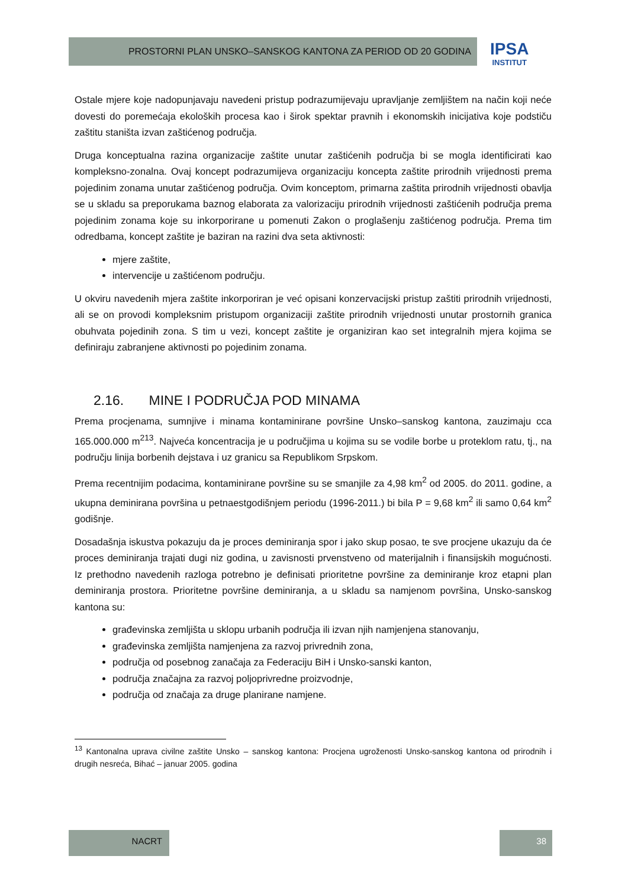PROSTORNI PLAN UNSKO–SANSKOG KANTONA ZA PERIOD OD 20 GODINA
IPSA
INSTITUT
Ostale mjere koje nadopunjavaju navedeni pristup podrazumijevaju upravljanje zemljištem na način koji neće dovesti do poremećaja ekoloških procesa kao i širok spektar pravnih i ekonomskih inicijativa koje podstiču zaštitu staništa izvan zaštićenog područja.
Druga konceptualna razina organizacije zaštite unutar zaštićenih područja bi se mogla identificirati kao kompleksno-zonalna. Ovaj koncept podrazumijeva organizaciju koncepta zaštite prirodnih vrijednosti prema pojedinim zonama unutar zaštićenog područja. Ovim konceptom, primarna zaštita prirodnih vrijednosti obavlja se u skladu sa preporukama baznog elaborata za valorizaciju prirodnih vrijednosti zaštićenih područja prema pojedinim zonama koje su inkorporirane u pomenuti Zakon o proglašenju zaštićenog područja. Prema tim odredbama, koncept zaštite je baziran na razini dva seta aktivnosti:
mjere zaštite,
intervencije u zaštićenom području.
U okviru navedenih mjera zaštite inkorporiran je već opisani konzervacijski pristup zaštiti prirodnih vrijednosti, ali se on provodi kompleksnim pristupom organizaciji zaštite prirodnih vrijednosti unutar prostornih granica obuhvata pojedinih zona. S tim u vezi, koncept zaštite je organiziran kao set integralnih mjera kojima se definiraju zabranjene aktivnosti po pojedinim zonama.
2.16. MINE I PODRUČJA POD MINAMA
Prema procjenama, sumnjive i minama kontaminirane površine Unsko–sanskog kantona, zauzimaju cca 165.000.000 m<sup>2</sup><sup>13</sup>. Najveća koncentracija je u područjima u kojima su se vodile borbe u proteklom ratu, tj., na području linija borbenih dejstava i uz granicu sa Republikom Srpskom.
Prema recentnijim podacima, kontaminirane površine su se smanjile za 4,98 km<sup>2</sup> od 2005. do 2011. godine, a ukupna deminirana površina u petnaestgodišnjem periodu (1996-2011.) bi bila P = 9,68 km<sup>2</sup> ili samo 0,64 km<sup>2</sup> godišnje.
Dosadašnja iskustva pokazuju da je proces deminiranja spor i jako skup posao, te sve procjene ukazuju da će proces deminiranja trajati dugi niz godina, u zavisnosti prvenstveno od materijalnih i finansijskih mogućnosti. Iz prethodno navedenih razloga potrebno je definisati prioritetne površine za deminiranje kroz etapni plan deminiranja prostora. Prioritetne površine deminiranja, a u skladu sa namjenom površina, Unsko-sanskog kantona su:
građevinska zemljišta u sklopu urbanih područja ili izvan njih namjenjena stanovanju,
građevinska zemljišta namjenjena za razvoj privrednih zona,
područja od posebnog zanačaja za Federaciju BiH i Unsko-sanski kanton,
područja značajna za razvoj poljoprivredne proizvodnje,
područja od značaja za druge planirane namjene.
<sup>13</sup> Kantonalna uprava civilne zaštite Unsko – sanskog kantona: Procjena ugroženosti Unsko-sanskog kantona od prirodnih i drugih nesreća, Bihać – januar 2005. godina
NACRT 38